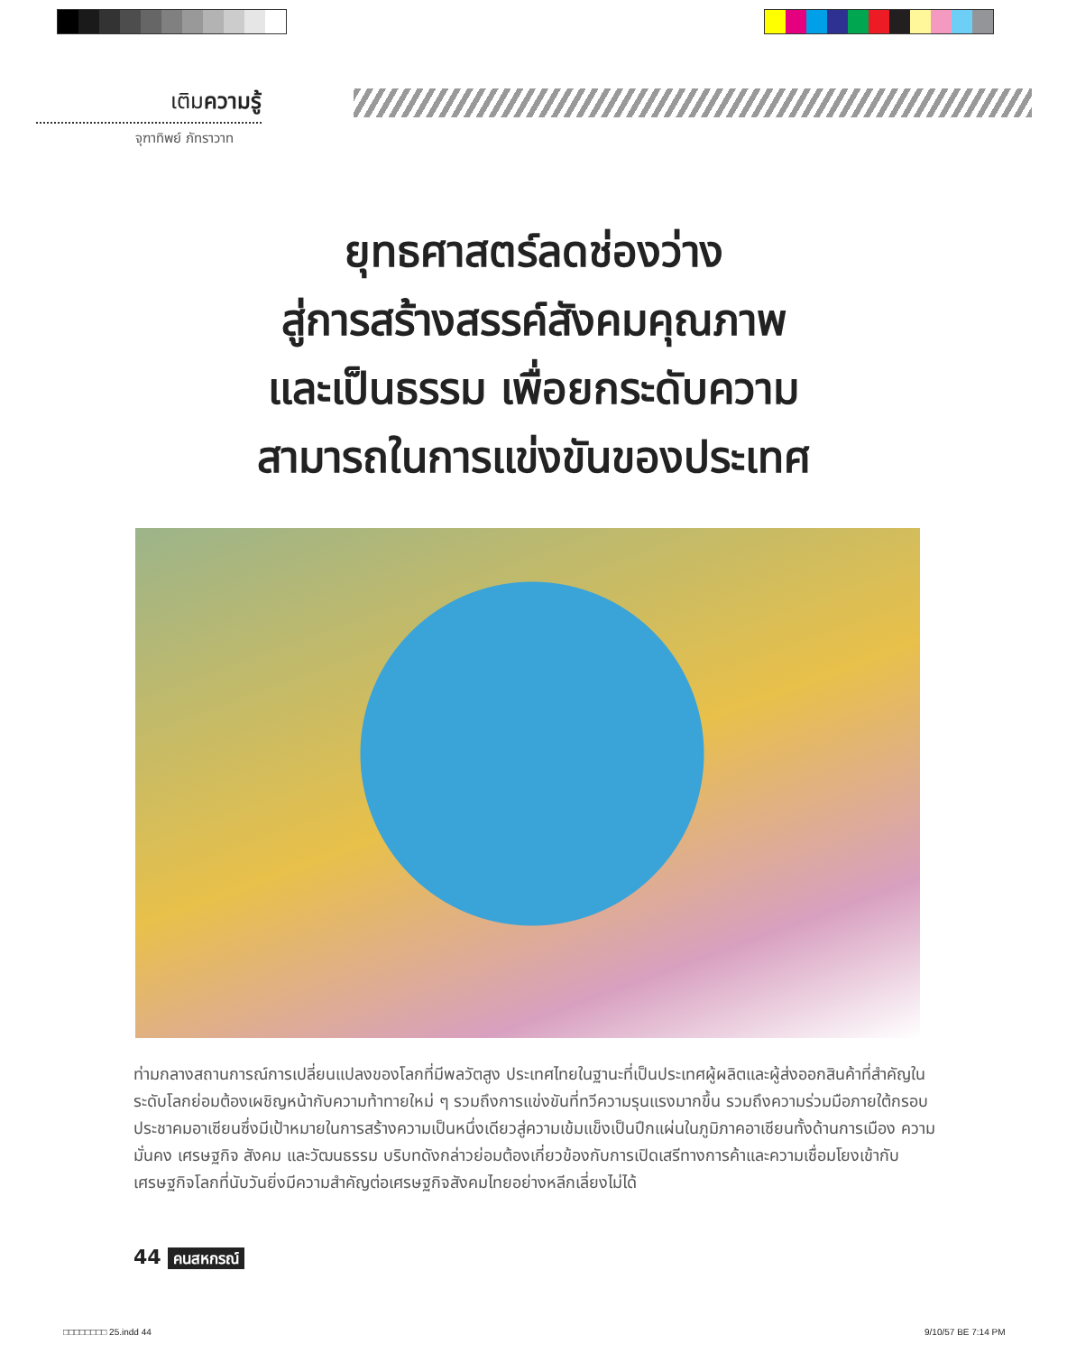เติมความรู้
จุฑาทิพย์ ภัทราวาท
ยุทธศาสตร์ลดช่องว่าง
สู่การสร้างสรรค์สังคมคุณภาพ
และเป็นธรรม เพื่อยกระดับความ
สามารถในการแข่งขันของประเทศ
ท่ามกลางสถานการณ์การเปลี่ยนแปลงของโลกที่มีพลวัตสูง ประเทศไทยในฐานะที่เป็นประเทศผู้ผลิตและผู้ส่งออกสินค้าที่สำคัญในระดับโลกย่อมต้องเผชิญหน้ากับความท้าทายใหม่ ๆ รวมถึงการแข่งขันที่ทวีความรุนแรงมากขึ้น รวมถึงความร่วมมือภายใต้กรอบประชาคมอาเซียนซึ่งมีเป้าหมายในการสร้างความเป็นหนึ่งเดียวสู่ความเข้มแข็งเป็นปึกแผ่นในภูมิภาคอาเซียนทั้งด้านการเมือง ความมั่นคง เศรษฐกิจ สังคม และวัฒนธรรม บริบทดังกล่าวย่อมต้องเกี่ยวข้องกับการเปิดเสรีทางการค้าและความเชื่อมโยงเข้ากับเศรษฐกิจโลกที่นับวันยิ่งมีความสำคัญต่อเศรษฐกิจสังคมไทยอย่างหลีกเลี่ยงไม่ได้
44 คนสหกรณ์
□□□□□□□□ 25.indd 44 9/10/57 BE 7:14 PM